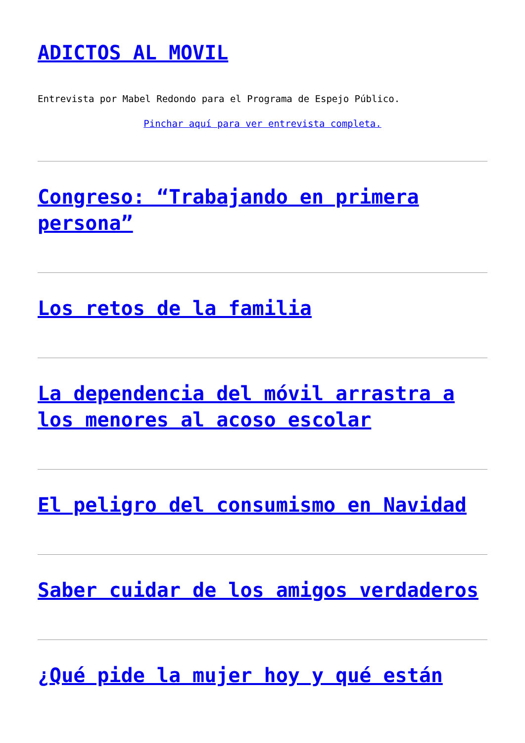ADICTOS AL MOVIL
Entrevista por Mabel Redondo para el Programa de Espejo Público.
Pinchar aquí para ver entrevista completa.
Congreso: “Trabajando en primera persona”
Los retos de la familia
La dependencia del móvil arrastra a los menores al acoso escolar
El peligro del consumismo en Navidad
Saber cuidar de los amigos verdaderos
¿Qué pide la mujer hoy y qué están